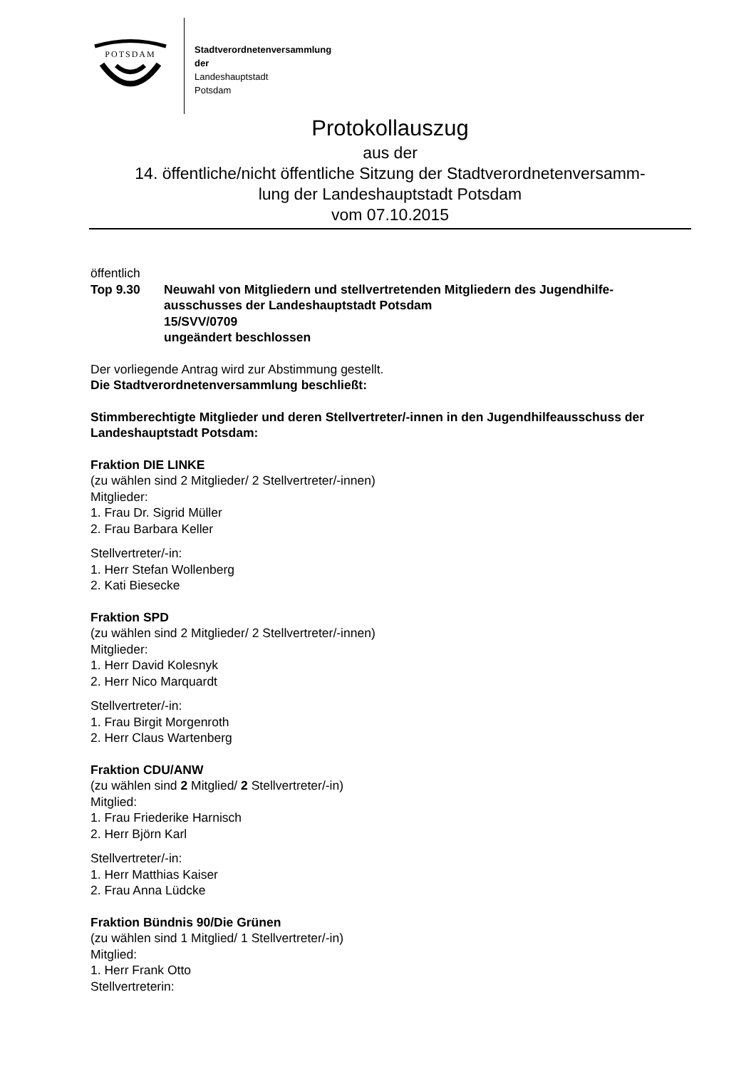POTSDAM
Stadtverordnetenversammlung
der
Landeshauptstadt
Potsdam
Protokollauszug
aus der
14. öffentliche/nicht öffentliche Sitzung der Stadtverordnetenversamm-
lung der Landeshauptstadt Potsdam
vom 07.10.2015
öffentlich
Top 9.30 Neuwahl von Mitgliedern und stellvertretenden Mitgliedern des Jugendhilfe-
ausschusses der Landeshauptstadt Potsdam
15/SVV/0709
ungeändert beschlossen
Der vorliegende Antrag wird zur Abstimmung gestellt.
Die Stadtverordnetenversammlung beschließt:
Stimmberechtigte Mitglieder und deren Stellvertreter/-innen in den Jugendhilfeausschuss der Landeshauptstadt Potsdam:
Fraktion DIE LINKE
(zu wählen sind 2 Mitglieder/ 2 Stellvertreter/-innen)
Mitglieder:
1. Frau Dr. Sigrid Müller
2. Frau Barbara Keller
Stellvertreter/-in:
1. Herr Stefan Wollenberg
2. Kati Biesecke
Fraktion SPD
(zu wählen sind 2 Mitglieder/ 2 Stellvertreter/-innen)
Mitglieder:
1. Herr David Kolesnyk
2. Herr Nico Marquardt
Stellvertreter/-in:
1. Frau Birgit Morgenroth
2. Herr Claus Wartenberg
Fraktion CDU/ANW
(zu wählen sind 2 Mitglied/ 2 Stellvertreter/-in)
Mitglied:
1. Frau Friederike Harnisch
2. Herr Björn Karl
Stellvertreter/-in:
1. Herr Matthias Kaiser
2. Frau Anna Lüdcke
Fraktion Bündnis 90/Die Grünen
(zu wählen sind 1 Mitglied/ 1 Stellvertreter/-in)
Mitglied:
1. Herr Frank Otto
Stellvertreterin: